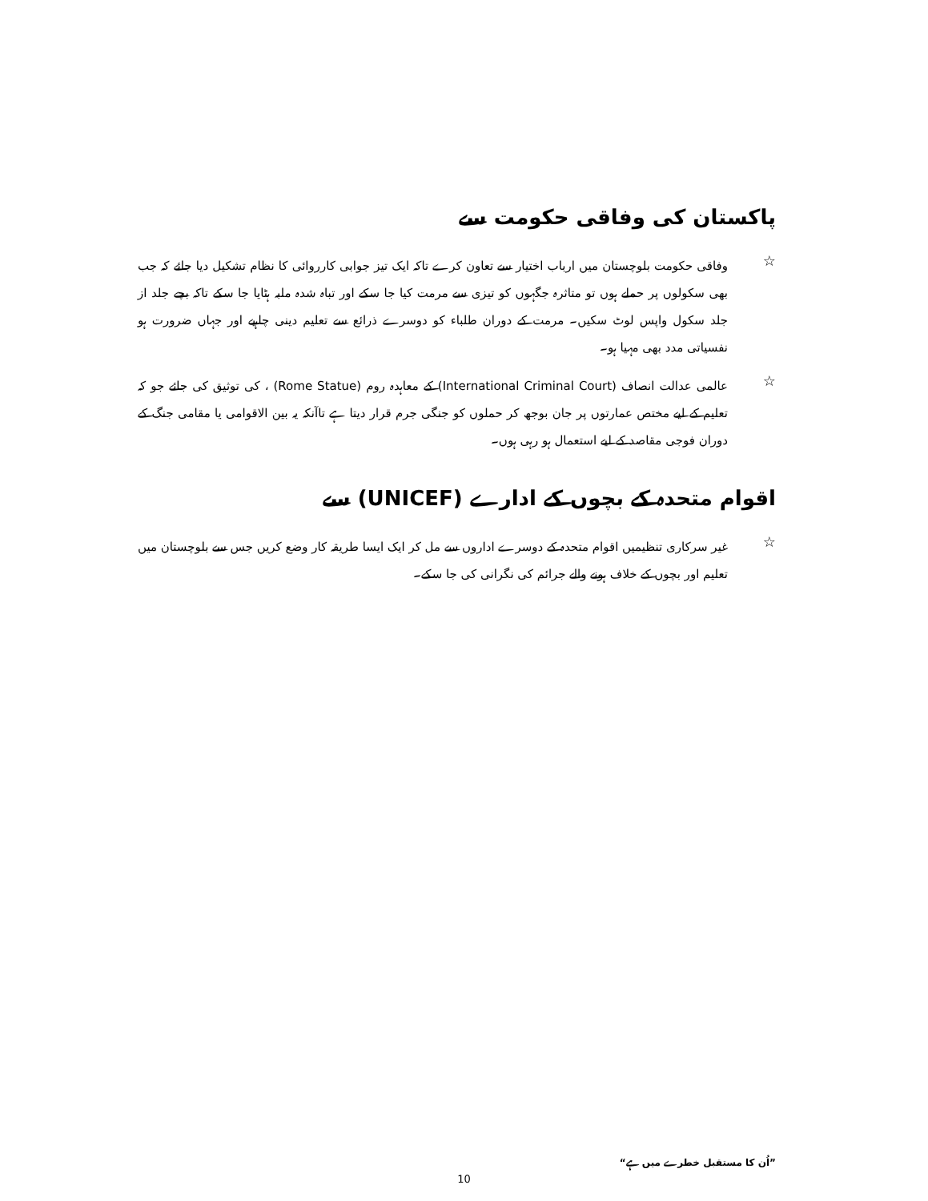پاکستان کی وفاقی حکومت سے
☆
وفاقی حکومت بلوچستان میں ارباب اختیار سے تعاون کرے تاکہ ایک تیز جوابی کارروائی کا نظام تشکیل دیا جائے کہ جب بھی سکولوں پر حملے ہوں تو متاثرہ جگہوں کو تیزی سے مرمت کیا جا سکے اور تباہ شدہ ملبہ ہٹایا جا سکے تاکہ بچے جلد از جلد سکول واپس لوٹ سکیں۔ مرمت کے دوران طلباء کو دوسرے ذرائع سے تعلیم دینی چاہیے اور جہاں ضرورت ہو نفسیاتی مدد بھی مہیا ہو۔
☆
عالمی عدالت انصاف (International Criminal Court) کے معاہدہ روم (Rome Statue) ، کی توثیق کی جائے جو کہ تعلیم کے لیے مختص عمارتوں پر جان بوجھ کر حملوں کو جنگی جرم قرار دیتا ہے تاآنکہ یہ بین الاقوامی یا مقامی جنگ کے دوران فوجی مقاصد کے لیے استعمال ہو رہی ہوں۔
اقوام متحدہ کے بچوں کے ادارے (UNICEF) سے
☆
غیر سرکاری تنظیمیں اقوام متحدہ کے دوسرے اداروں سے مل کر ایک ایسا طریقہ کار وضع کریں جس سے بلوچستان میں تعلیم اور بچوں کے خلاف ہونے والے جرائم کی نگرانی کی جا سکے۔
”اُن کا مستقبل خطرے میں ہے“
10